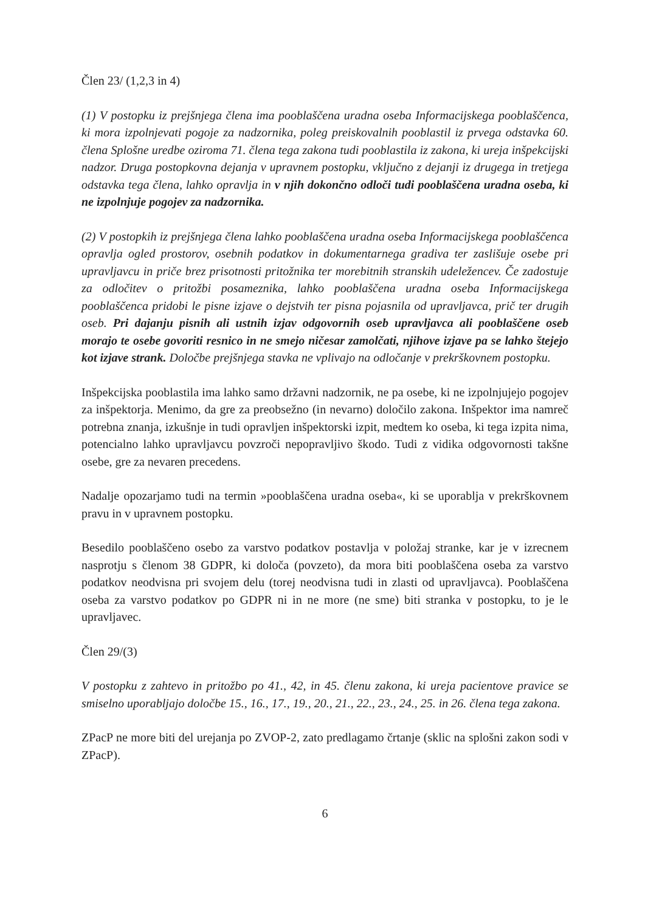Člen 23/ (1,2,3 in 4)
(1) V postopku iz prejšnjega člena ima pooblaščena uradna oseba Informacijskega pooblaščenca, ki mora izpolnjevati pogoje za nadzornika, poleg preiskovalnih pooblastil iz prvega odstavka 60. člena Splošne uredbe oziroma 71. člena tega zakona tudi pooblastila iz zakona, ki ureja inšpekcijski nadzor. Druga postopkovna dejanja v upravnem postopku, vključno z dejanji iz drugega in tretjega odstavka tega člena, lahko opravlja in v njih dokončno odloči tudi pooblaščena uradna oseba, ki ne izpolnjuje pogojev za nadzornika.
(2) V postopkih iz prejšnjega člena lahko pooblaščena uradna oseba Informacijskega pooblaščenca opravlja ogled prostorov, osebnih podatkov in dokumentarnega gradiva ter zaslišuje osebe pri upravljavcu in priče brez prisotnosti pritožnika ter morebitnih stranskih udeležencev. Če zadostuje za odločitev o pritožbi posameznika, lahko pooblaščena uradna oseba Informacijskega pooblaščenca pridobi le pisne izjave o dejstvih ter pisna pojasnila od upravljavca, prič ter drugih oseb. Pri dajanju pisnih ali ustnih izjav odgovornih oseb upravljavca ali pooblaščene oseb morajo te osebe govoriti resnico in ne smejo ničesar zamolčati, njihove izjave pa se lahko štejejo kot izjave strank. Določbe prejšnjega stavka ne vplivajo na odločanje v prekrškovnem postopku.
Inšpekcijska pooblastila ima lahko samo državni nadzornik, ne pa osebe, ki ne izpolnjujejo pogojev za inšpektorja. Menimo, da gre za preobsežno (in nevarno) določilo zakona. Inšpektor ima namreč potrebna znanja, izkušnje in tudi opravljen inšpektorski izpit, medtem ko oseba, ki tega izpita nima, potencialno lahko upravljavcu povzroči nepopravljivo škodo. Tudi z vidika odgovornosti takšne osebe, gre za nevaren precedens.
Nadalje opozarjamo tudi na termin »pooblaščena uradna oseba«, ki se uporablja v prekrškovnem pravu in v upravnem postopku.
Besedilo pooblaščeno osebo za varstvo podatkov postavlja v položaj stranke, kar je v izrecnem nasprotju s členom 38 GDPR, ki določa (povzeto), da mora biti pooblaščena oseba za varstvo podatkov neodvisna pri svojem delu (torej neodvisna tudi in zlasti od upravljavca). Pooblaščena oseba za varstvo podatkov po GDPR ni in ne more (ne sme) biti stranka v postopku, to je le upravljavec.
Člen 29/(3)
V postopku z zahtevo in pritožbo po 41., 42, in 45. členu zakona, ki ureja pacientove pravice se smiselno uporabljajo določbe 15., 16., 17., 19., 20., 21., 22., 23., 24., 25. in 26. člena tega zakona.
ZPacP ne more biti del urejanja po ZVOP-2, zato predlagamo črtanje (sklic na splošni zakon sodi v ZPacP).
6